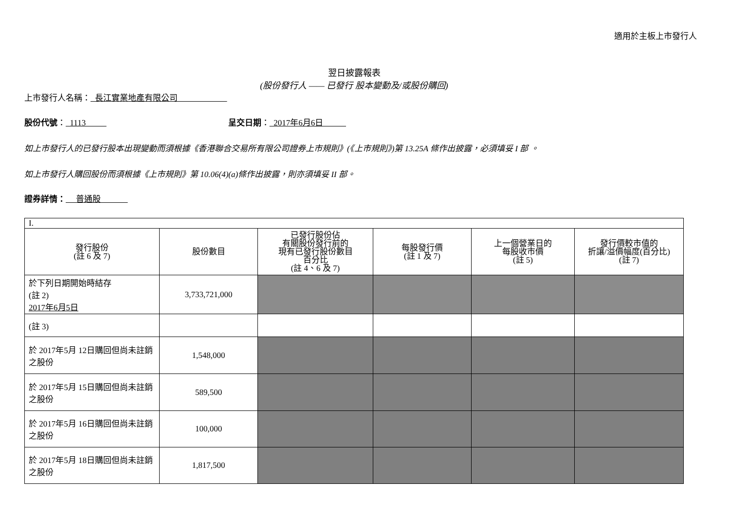適用於主板上市發行人
翌日披露報表
(股份發行人 —— 已發行 股本變動及/或股份購回)
上市發行人名稱： 長江實業地產有限公司
股份代號： 1113 呈交日期： 2017年6月6日
如上市發行人的已發行股本出現變動而須根據《香港聯合交易所有限公司證券上市規則》(《上市規則》)第 13.25A 條作出披露，必須填妥 I 部 。
如上市發行人購回股份而須根據《上市規則》第 10.06(4)(a)條作出披露，則亦須填妥 II 部。
證券詳情： 普通股
| I. | | | | | |
| 發行股份 (註 6 及 7) | 股份數目 | 已發行股份佔 有關股份發行前的 現有已發行股份數目 百分比 (註 4、6 及 7) | 每股發行價 (註 1 及 7) | 上一個營業日的 每股收市價 (註 5) | 發行價較市值的 折讓/溢價幅度(百分比) (註 7) |
| 於下列日期開始時結存 (註 2) 2017年6月5日 | 3,733,721,000 | | | | |
| (註 3) | | | | | |
| 於 2017年5月 12日購回但尚未註銷之股份 | 1,548,000 | | | | |
| 於 2017年5月 15日購回但尚未註銷之股份 | 589,500 | | | | |
| 於 2017年5月 16日購回但尚未註銷之股份 | 100,000 | | | | |
| 於 2017年5月 18日購回但尚未註銷之股份 | 1,817,500 | | | | |